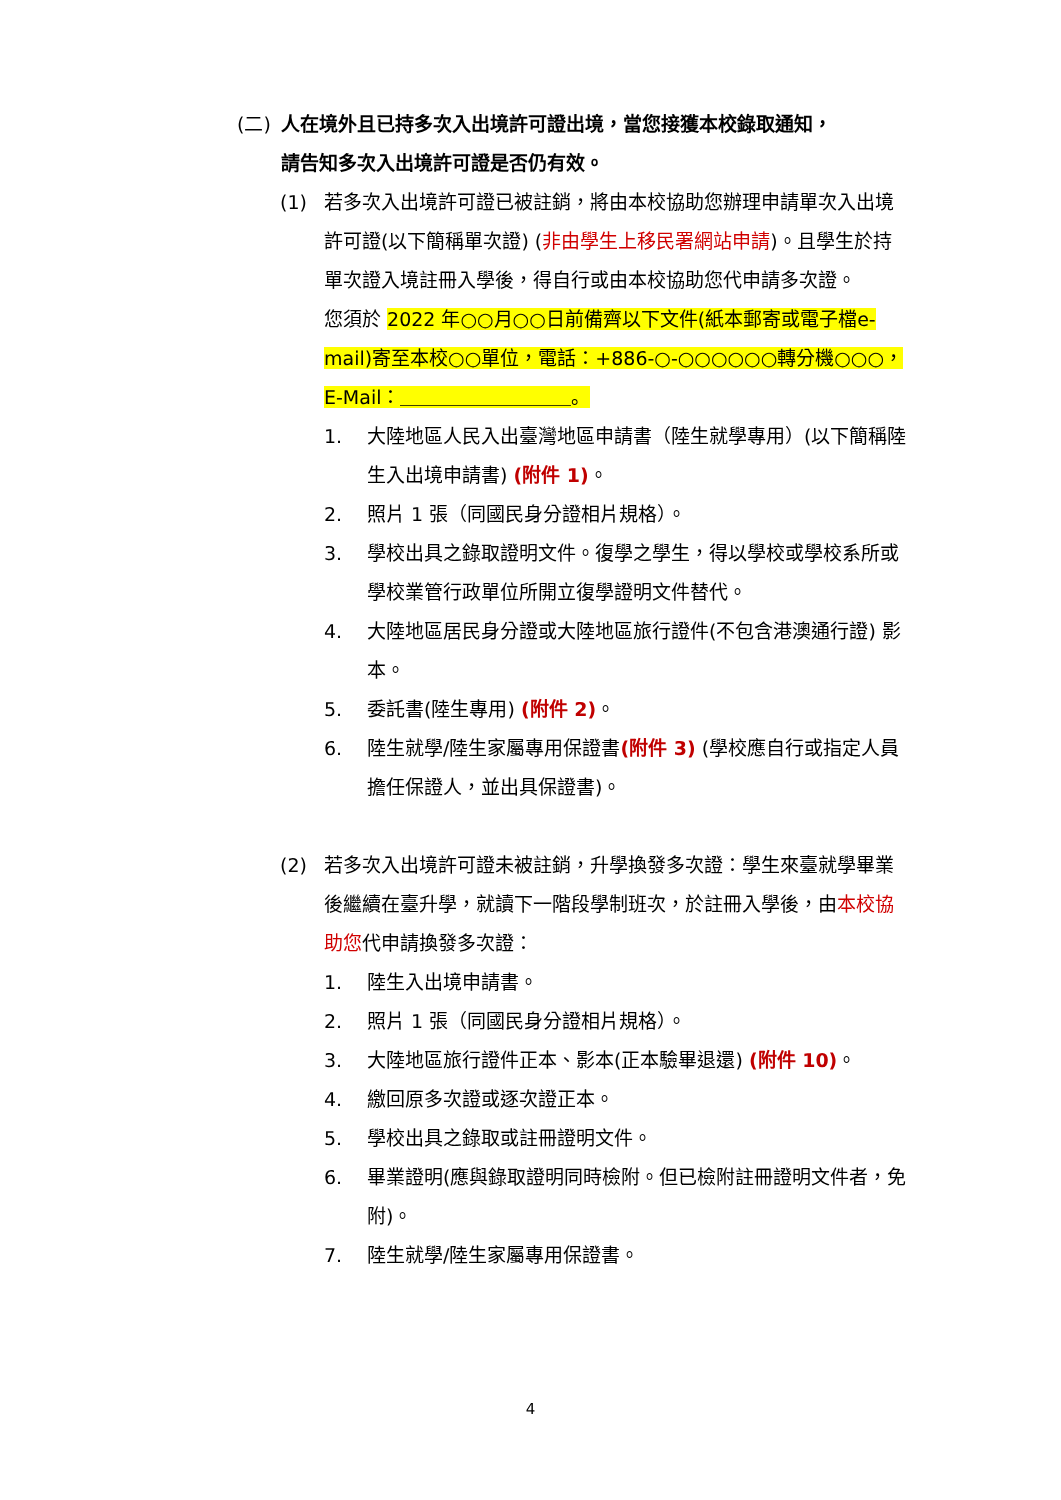(二) 人在境外且已持多次入出境許可證出境，當您接獲本校錄取通知，
請告知多次入出境許可證是否仍有效。
(1) 若多次入出境許可證已被註銷，將由本校協助您辦理申請單次入出境許可證(以下簡稱單次證) (非由學生上移民署網站申請)。且學生於持單次證入境註冊入學後，得自行或由本校協助您代申請多次證。
您須於 2022 年○○月○○日前備齊以下文件(紙本郵寄或電子檔e-mail)寄至本校○○單位，電話：+886-○-○○○○○○轉分機○○○，E-Mail：＿＿＿＿＿＿＿＿＿。
1. 大陸地區人民入出臺灣地區申請書（陸生就學專用）(以下簡稱陸生入出境申請書) (附件 1)。
2. 照片 1 張（同國民身分證相片規格）。
3. 學校出具之錄取證明文件。復學之學生，得以學校或學校系所或學校業管行政單位所開立復學證明文件替代。
4. 大陸地區居民身分證或大陸地區旅行證件(不包含港澳通行證) 影本。
5. 委託書(陸生專用) (附件 2)。
6. 陸生就學/陸生家屬專用保證書(附件 3) (學校應自行或指定人員擔任保證人，並出具保證書)。
(2) 若多次入出境許可證未被註銷，升學換發多次證：學生來臺就學畢業後繼續在臺升學，就讀下一階段學制班次，於註冊入學後，由本校協助您代申請換發多次證：
1. 陸生入出境申請書。
2. 照片 1 張（同國民身分證相片規格）。
3. 大陸地區旅行證件正本、影本(正本驗畢退還) (附件 10)。
4. 繳回原多次證或逐次證正本。
5. 學校出具之錄取或註冊證明文件。
6. 畢業證明(應與錄取證明同時檢附。但已檢附註冊證明文件者，免附)。
7. 陸生就學/陸生家屬專用保證書。
4